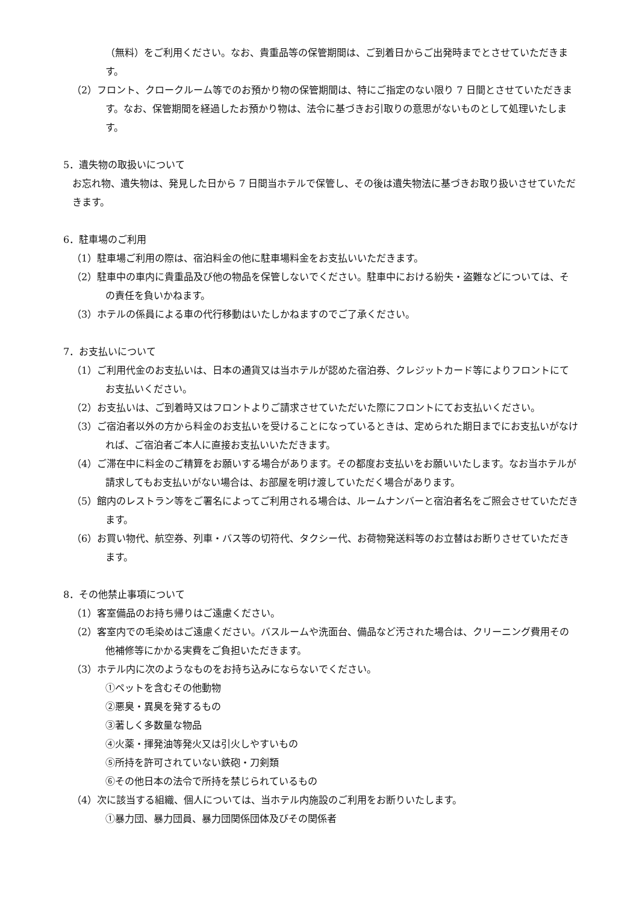（無料）をご利用ください。なお、貴重品等の保管期間は、ご到着日からご出発時までとさせていただきます。
（2）フロント、クロークルーム等でのお預かり物の保管期間は、特にご指定のない限り 7 日間とさせていただきます。なお、保管期間を経過したお預かり物は、法令に基づきお引取りの意思がないものとして処理いたします。
5．遺失物の取扱いについて
お忘れ物、遺失物は、発見した日から 7 日間当ホテルで保管し、その後は遺失物法に基づきお取り扱いさせていただきます。
6．駐車場のご利用
（1）駐車場ご利用の際は、宿泊料金の他に駐車場料金をお支払いいただきます。
（2）駐車中の車内に貴重品及び他の物品を保管しないでください。駐車中における紛失・盗難などについては、その責任を負いかねます。
（3）ホテルの係員による車の代行移動はいたしかねますのでご了承ください。
7．お支払いについて
（1）ご利用代金のお支払いは、日本の通貨又は当ホテルが認めた宿泊券、クレジットカード等によりフロントにてお支払いください。
（2）お支払いは、ご到着時又はフロントよりご請求させていただいた際にフロントにてお支払いください。
（3）ご宿泊者以外の方から料金のお支払いを受けることになっているときは、定められた期日までにお支払いがなければ、ご宿泊者ご本人に直接お支払いいただきます。
（4）ご滞在中に料金のご精算をお願いする場合があります。その都度お支払いをお願いいたします。なお当ホテルが請求してもお支払いがない場合は、お部屋を明け渡していただく場合があります。
（5）館内のレストラン等をご署名によってご利用される場合は、ルームナンバーと宿泊者名をご照会させていただきます。
（6）お買い物代、航空券、列車・バス等の切符代、タクシー代、お荷物発送料等のお立替はお断りさせていただきます。
8．その他禁止事項について
（1）客室備品のお持ち帰りはご遠慮ください。
（2）客室内での毛染めはご遠慮ください。バスルームや洗面台、備品など汚された場合は、クリーニング費用その他補修等にかかる実費をご負担いただきます。
（3）ホテル内に次のようなものをお持ち込みにならないでください。
①ペットを含むその他動物
②悪臭・異臭を発するもの
③著しく多数量な物品
④火薬・揮発油等発火又は引火しやすいもの
⑤所持を許可されていない鉄砲・刀剣類
⑥その他日本の法令で所持を禁じられているもの
（4）次に該当する組織、個人については、当ホテル内施設のご利用をお断りいたします。
①暴力団、暴力団員、暴力団関係団体及びその関係者